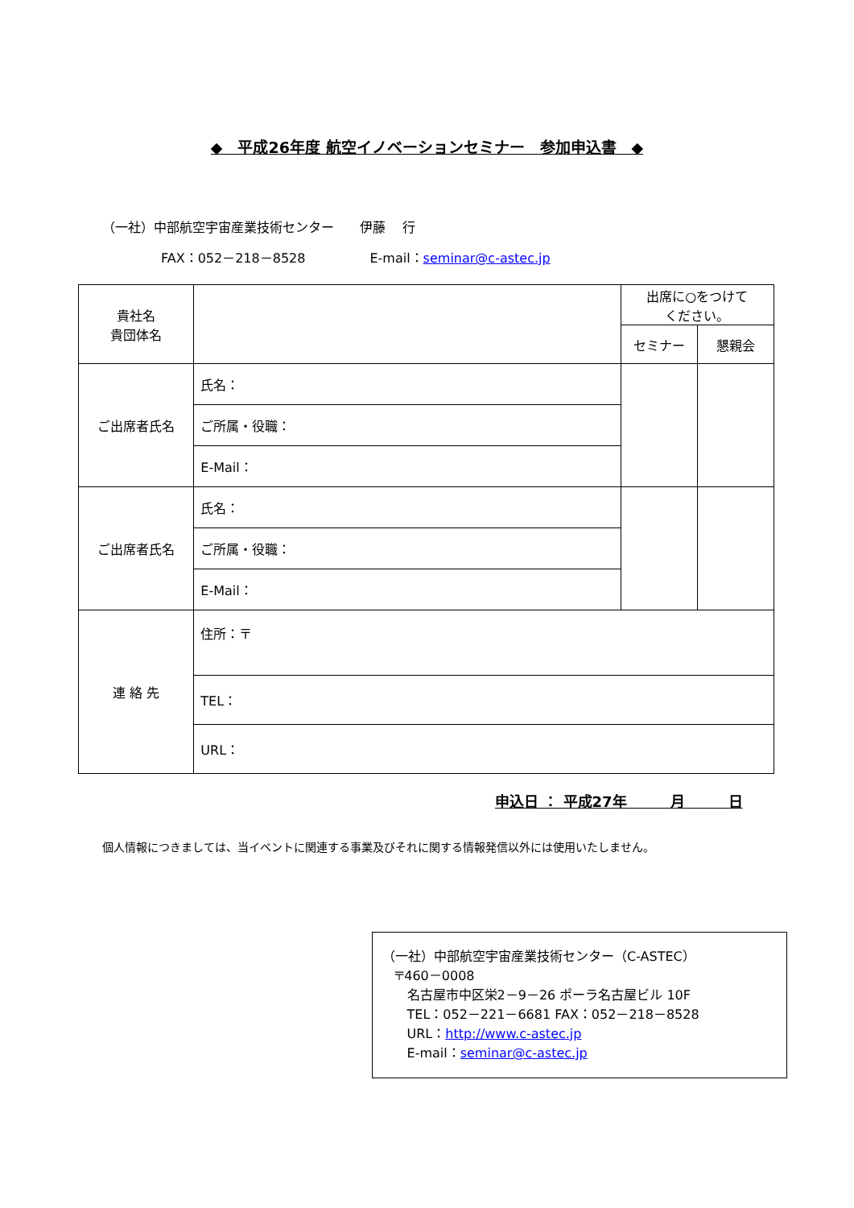◆　平成26年度 航空イノベーションセミナー　参加申込書　◆
（一社）中部航空宇宙産業技術センター　　伊藤　 行
FAX：052－218－8528　　　　　E-mail：seminar@c-astec.jp
| 貴社名 貴団体名 | | 出席に○をつけて ください。 | |
| | | セミナー | 懇親会 |
| ご出席者氏名 | 氏名： | | |
| | ご所属・役職： | | |
| | E-Mail： | | |
| ご出席者氏名 | 氏名： | | |
| | ご所属・役職： | | |
| | E-Mail： | | |
| 連 絡 先 | 住所：〒 | | |
| | TEL： | | |
| | URL： | | |
申込日 ： 平成27年　　　月　　　日
個人情報につきましては、当イベントに関連する事業及びそれに関する情報発信以外には使用いたしません。
（一社）中部航空宇宙産業技術センター（C-ASTEC）
〒460－0008
名古屋市中区栄2－9－26 ポーラ名古屋ビル 10F
TEL：052－221－6681 FAX：052－218－8528
URL：http://www.c-astec.jp
E-mail：seminar@c-astec.jp